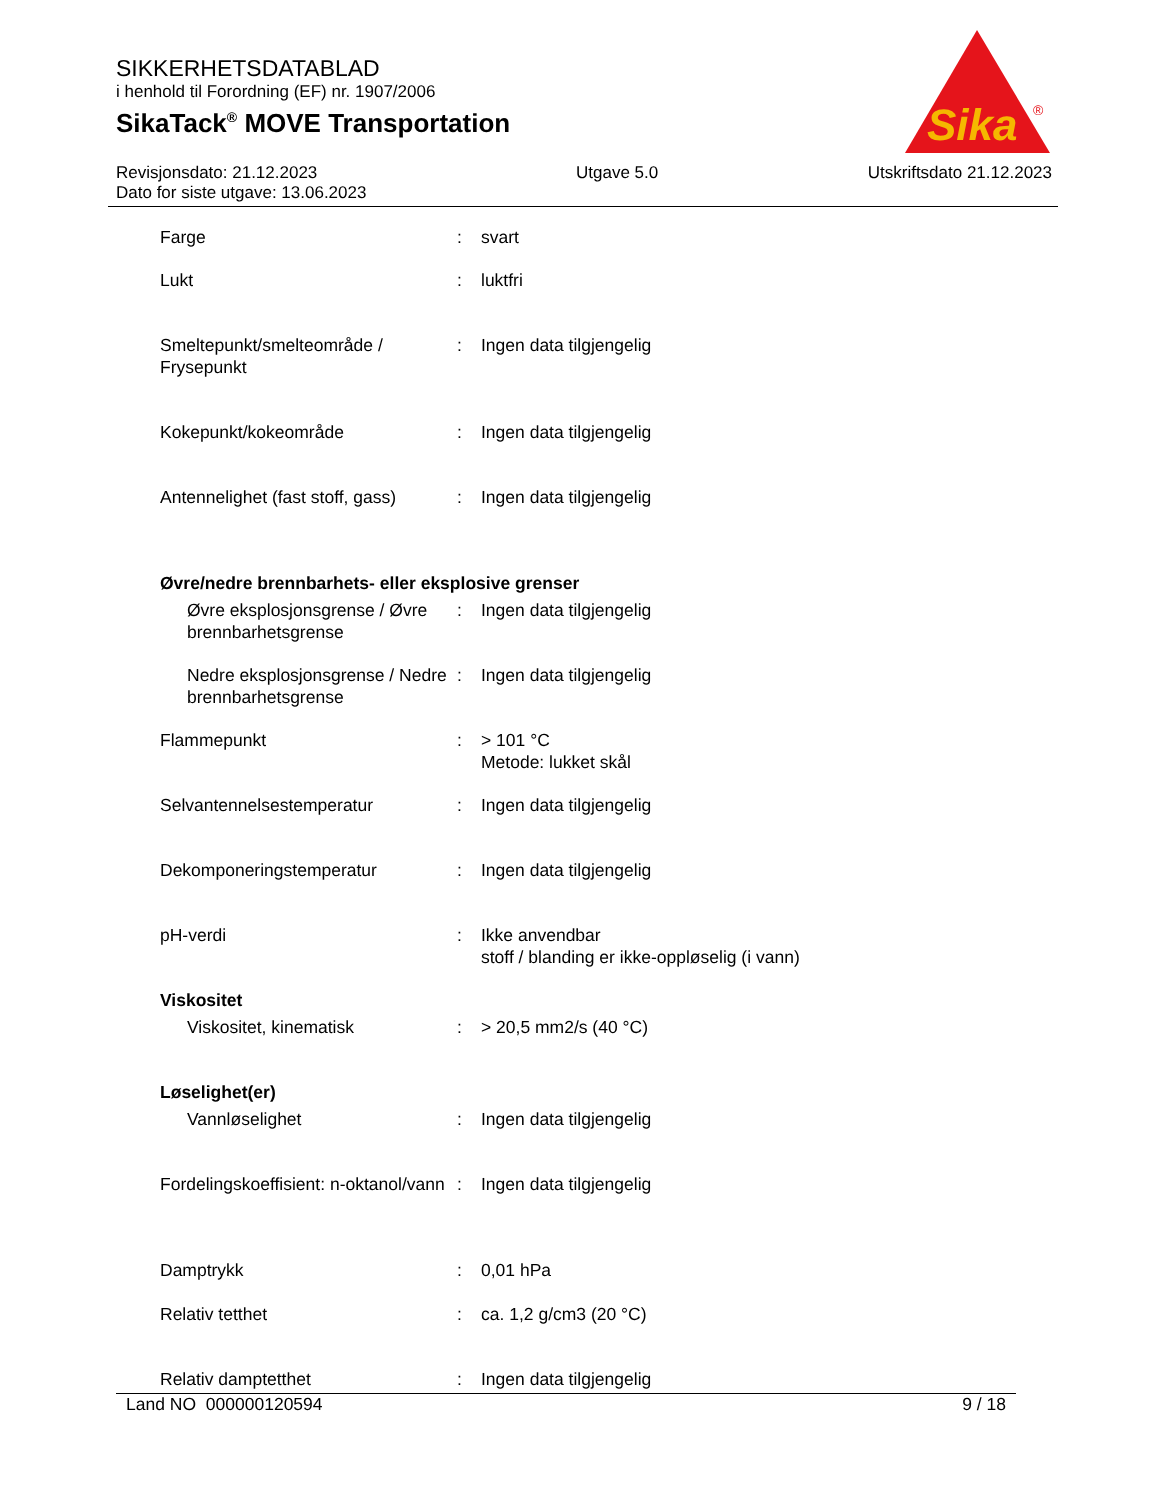SIKKERHETSDATABLAD
i henhold til Forordning (EF) nr. 1907/2006
SikaTack<sup>®</sup> MOVE Transportation
Sika
®
Revisjonsdato: 21.12.2023
Dato for siste utgave: 13.06.2023
Utgave 5.0 Utskriftsdato 21.12.2023
| Farge | : | svart |
| Lukt | : | luktfri |
| Smeltepunkt/smelteområde / Frysepunkt | : | Ingen data tilgjengelig |
| Kokepunkt/kokeområde | : | Ingen data tilgjengelig |
| Antennelighet (fast stoff, gass) | : | Ingen data tilgjengelig |
| Øvre/nedre brennbarhets- eller eksplosive grenser | | |
| Øvre eksplosjonsgrense / Øvre brennbarhetsgrense | : | Ingen data tilgjengelig |
| Nedre eksplosjonsgrense / Nedre brennbarhetsgrense | : | Ingen data tilgjengelig |
| Flammepunkt | : | > 101 °C Metode: lukket skål |
| Selvantennelsestemperatur | : | Ingen data tilgjengelig |
| Dekomponeringstemperatur | : | Ingen data tilgjengelig |
| pH-verdi | : | Ikke anvendbar stoff / blanding er ikke-oppløselig (i vann) |
| Viskositet | | |
| Viskositet, kinematisk | : | > 20,5 mm2/s (40 °C) |
| Løselighet(er) | | |
| Vannløselighet | : | Ingen data tilgjengelig |
| Fordelingskoeffisient: n-oktanol/vann | : | Ingen data tilgjengelig |
| Damptrykk | : | 0,01 hPa |
| Relativ tetthet | : | ca. 1,2 g/cm3 (20 °C) |
| Relativ damptetthet | : | Ingen data tilgjengelig |
Land NO 000000120594 9 / 18